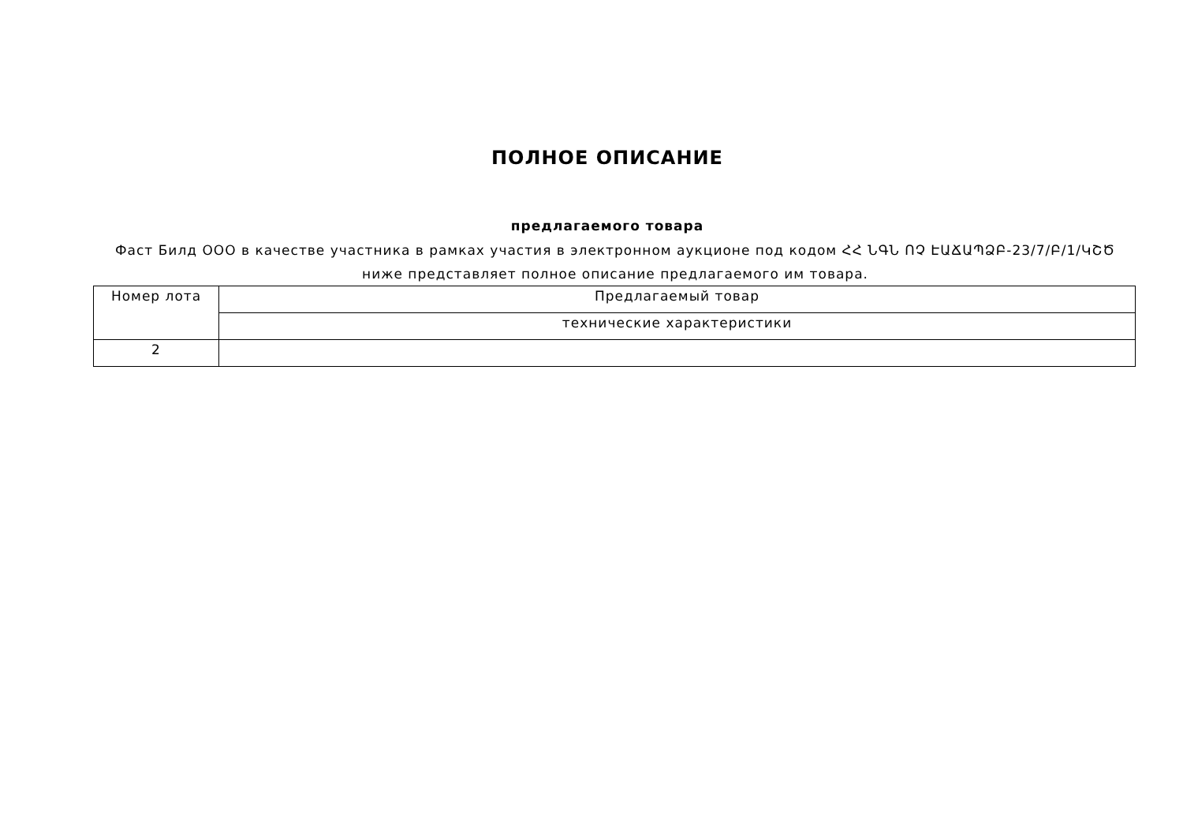ПОЛНОЕ ОПИСАНИЕ
предлагаемого товара
Фаст Билд ООО в качестве участника в рамках участия в электронном аукционе под кодом ՀՀ ՆԳՆ ՈՉ ԷԱՃԱՊՁԲ-23/7/Բ/1/ԿՇԾ ниже представляет полное описание предлагаемого им товара.
| Номер лота | Предлагаемый товар |
| --- | --- |
| | технические характеристики |
| 2 | |